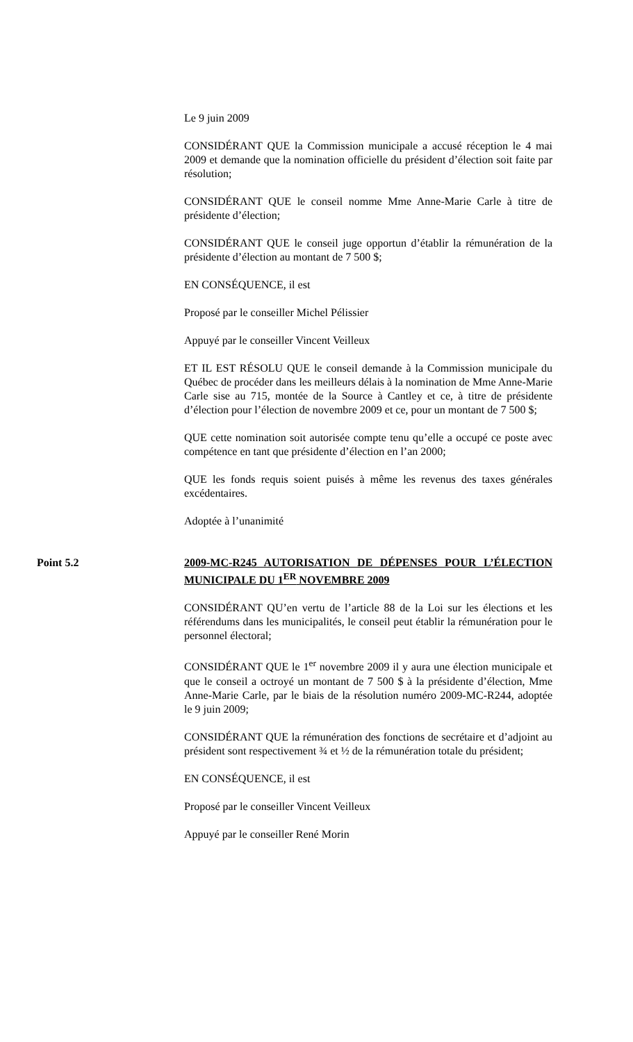Le 9 juin 2009
CONSIDÉRANT QUE la Commission municipale a accusé réception le 4 mai 2009 et demande que la nomination officielle du président d’élection soit faite par résolution;
CONSIDÉRANT QUE le conseil nomme Mme Anne-Marie Carle à titre de présidente d’élection;
CONSIDÉRANT QUE le conseil juge opportun d’établir la rémunération de la présidente d’élection au montant de 7 500 $;
EN CONSÉQUENCE, il est
Proposé par le conseiller Michel Pélissier
Appuyé par le conseiller Vincent Veilleux
ET IL EST RÉSOLU QUE le conseil demande à la Commission municipale du Québec de procéder dans les meilleurs délais à la nomination de Mme Anne-Marie Carle sise au 715, montée de la Source à Cantley et ce, à titre de présidente d’élection pour l’élection de novembre 2009 et ce, pour un montant de 7 500 $;
QUE cette nomination soit autorisée compte tenu qu’elle a occupé ce poste avec compétence en tant que présidente d’élection en l’an 2000;
QUE les fonds requis soient puisés à même les revenus des taxes générales excédentaires.
Adoptée à l’unanimité
Point 5.2
2009-MC-R245 AUTORISATION DE DÉPENSES POUR L’ÉLECTION MUNICIPALE DU 1<sup>ER</sup> NOVEMBRE 2009
CONSIDÉRANT QU’en vertu de l’article 88 de la Loi sur les élections et les référendums dans les municipalités, le conseil peut établir la rémunération pour le personnel électoral;
CONSIDÉRANT QUE le 1<sup>er</sup> novembre 2009 il y aura une élection municipale et que le conseil a octroyé un montant de 7 500 $ à la présidente d’élection, Mme Anne-Marie Carle, par le biais de la résolution numéro 2009-MC-R244, adoptée le 9 juin 2009;
CONSIDÉRANT QUE la rémunération des fonctions de secrétaire et d’adjoint au président sont respectivement ¾ et ½ de la rémunération totale du président;
EN CONSÉQUENCE, il est
Proposé par le conseiller Vincent Veilleux
Appuyé par le conseiller René Morin